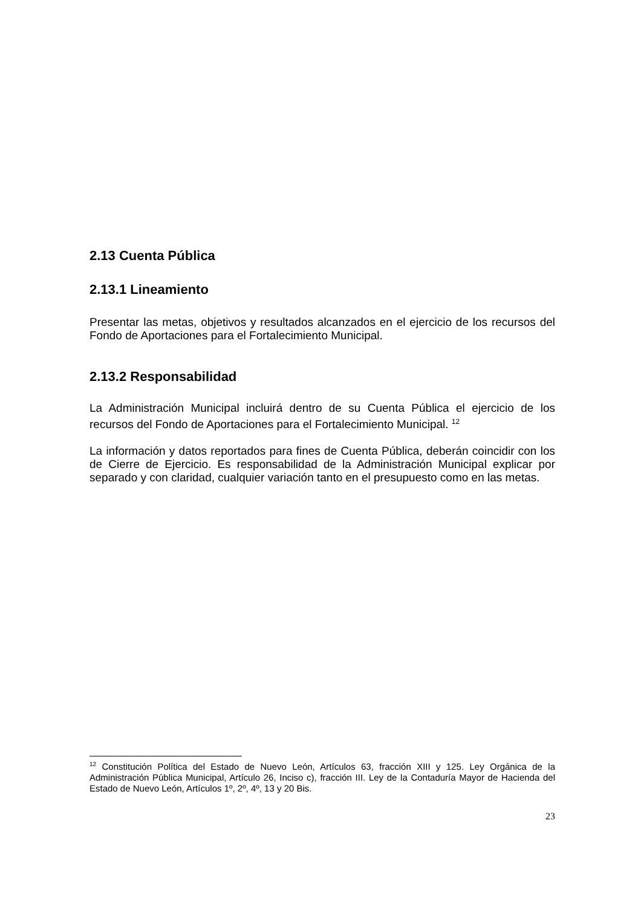2.13 Cuenta Pública
2.13.1 Lineamiento
Presentar las metas, objetivos y resultados alcanzados en el ejercicio de los recursos del Fondo de Aportaciones para el Fortalecimiento Municipal.
2.13.2 Responsabilidad
La Administración Municipal incluirá dentro de su Cuenta Pública el ejercicio de los recursos del Fondo de Aportaciones para el Fortalecimiento Municipal. <sup>12</sup>
La información y datos reportados para fines de Cuenta Pública, deberán coincidir con los de Cierre de Ejercicio. Es responsabilidad de la Administración Municipal explicar por separado y con claridad, cualquier variación tanto en el presupuesto como en las metas.
<sup>12</sup> Constitución Política del Estado de Nuevo León, Artículos 63, fracción XIII y 125. Ley Orgánica de la Administración Pública Municipal, Artículo 26, Inciso c), fracción III. Ley de la Contaduría Mayor de Hacienda del Estado de Nuevo León, Artículos 1º, 2º, 4º, 13 y 20 Bis.
23